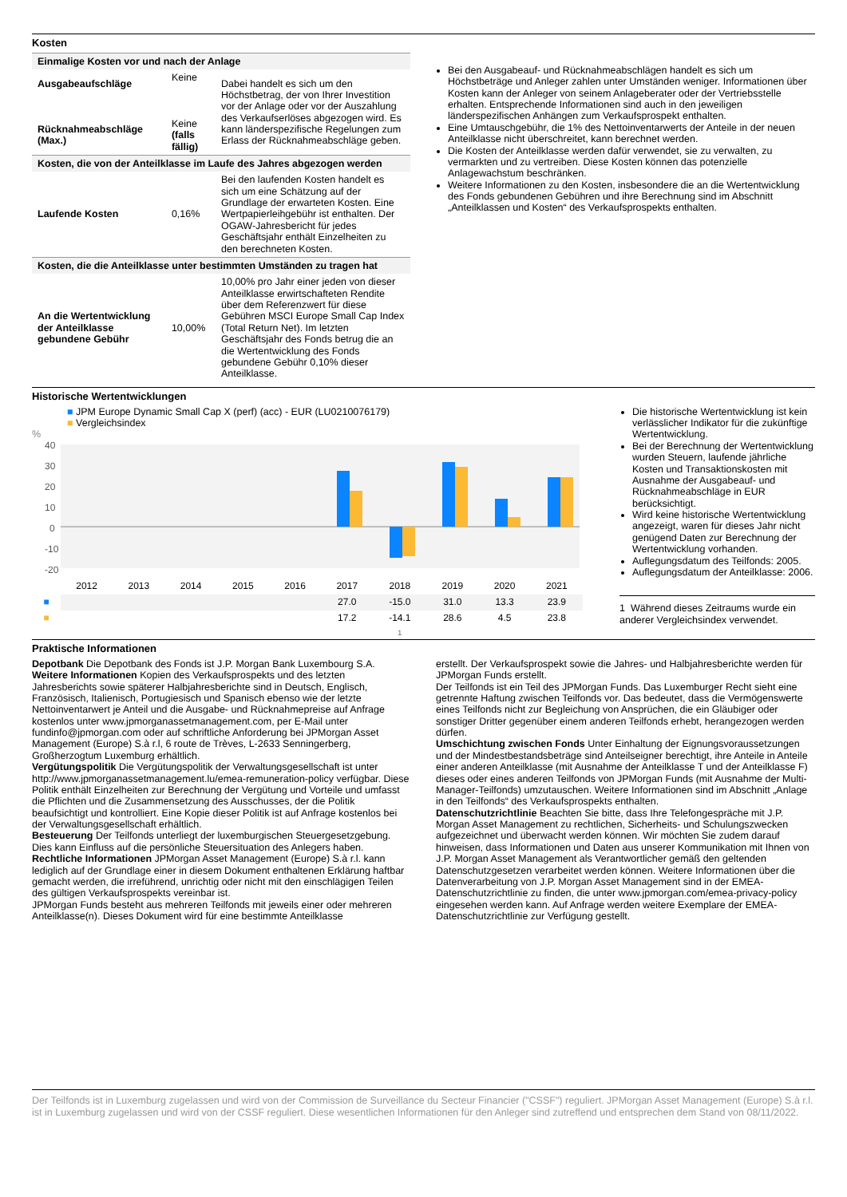Kosten
| Einmalige Kosten vor und nach der Anlage | | |
| --- | --- | --- |
| Ausgabeaufschläge Rücknahmeabschläge (Max.) | Keine Keine (falls fällig) | Dabei handelt es sich um den Höchstbetrag, der von Ihrer Investition vor der Anlage oder vor der Auszahlung des Verkaufserlöses abgezogen wird. Es kann länderspezifische Regelungen zum Erlass der Rücknahmeabschläge geben. |
| Kosten, die von der Anteilklasse im Laufe des Jahres abgezogen werden | | |
| Laufende Kosten | 0,16% | Bei den laufenden Kosten handelt es sich um eine Schätzung auf der Grundlage der erwarteten Kosten. Eine Wertpapierleihgebühr ist enthalten. Der OGAW-Jahresbericht für jedes Geschäftsjahr enthält Einzelheiten zu den berechneten Kosten. |
| Kosten, die die Anteilklasse unter bestimmten Umständen zu tragen hat | | |
| An die Wertentwicklung der Anteilklasse gebundene Gebühr | 10,00% | 10,00% pro Jahr einer jeden von dieser Anteilklasse erwirtschafteten Rendite über dem Referenzwert für diese Gebühren MSCI Europe Small Cap Index (Total Return Net). Im letzten Geschäftsjahr des Fonds betrug die an die Wertentwicklung des Fonds gebundene Gebühr 0,10% dieser Anteilklasse. |
Bei den Ausgabeauf- und Rücknahmeabschlägen handelt es sich um Höchstbeträge und Anleger zahlen unter Umständen weniger. Informationen über Kosten kann der Anleger von seinem Anlageberater oder der Vertriebsstelle erhalten. Entsprechende Informationen sind auch in den jeweiligen länderspezifischen Anhängen zum Verkaufsprospekt enthalten.
Eine Umtauschgebühr, die 1% des Nettoinventarwerts der Anteile in der neuen Anteilklasse nicht überschreitet, kann berechnet werden.
Die Kosten der Anteilklasse werden dafür verwendet, sie zu verwalten, zu vermarkten und zu vertreiben. Diese Kosten können das potenzielle Anlagewachstum beschränken.
Weitere Informationen zu den Kosten, insbesondere die an die Wertentwicklung des Fonds gebundenen Gebühren und ihre Berechnung sind im Abschnitt „Anteilklassen und Kosten“ des Verkaufsprospekts enthalten.
Historische Wertentwicklungen
■ JPM Europe Dynamic Small Cap X (perf) (acc) - EUR (LU0210076179)
■ Vergleichsindex
%
40
30
20
10
0
-10
-20
| | 2012 | 2013 | 2014 | 2015 | 2016 | 2017 | 2018 | 2019 | 2020 | 2021 |
| ■ | | | | | | 27.0 | -15.0 | 31.0 | 13.3 | 23.9 |
| ■ | | | | | | 17.2 | -14.1 | 28.6 | 4.5 | 23.8 |
| | | | | | | 1 | | | | |
Die historische Wertentwicklung ist kein verlässlicher Indikator für die zukünftige Wertentwicklung.
Bei der Berechnung der Wertentwicklung wurden Steuern, laufende jährliche Kosten und Transaktionskosten mit Ausnahme der Ausgabeauf- und Rücknahmeabschläge in EUR berücksichtigt.
Wird keine historische Wertentwicklung angezeigt, waren für dieses Jahr nicht genügend Daten zur Berechnung der Wertentwicklung vorhanden.
Auflegungsdatum des Teilfonds: 2005.
Auflegungsdatum der Anteilklasse: 2006.
1 Während dieses Zeitraums wurde ein anderer Vergleichsindex verwendet.
Praktische Informationen
Depotbank Die Depotbank des Fonds ist J.P. Morgan Bank Luxembourg S.A.
Weitere Informationen Kopien des Verkaufsprospekts und des letzten Jahresberichts sowie späterer Halbjahresberichte sind in Deutsch, Englisch, Französisch, Italienisch, Portugiesisch und Spanisch ebenso wie der letzte Nettoinventarwert je Anteil und die Ausgabe- und Rücknahmepreise auf Anfrage kostenlos unter www.jpmorganassetmanagement.com, per E-Mail unter fundinfo@jpmorgan.com oder auf schriftliche Anforderung bei JPMorgan Asset Management (Europe) S.à r.l, 6 route de Trèves, L-2633 Senningerberg, Großherzogtum Luxemburg erhältlich.
Vergütungspolitik Die Vergütungspolitik der Verwaltungsgesellschaft ist unter http://www.jpmorganassetmanagement.lu/emea-remuneration-policy verfügbar. Diese Politik enthält Einzelheiten zur Berechnung der Vergütung und Vorteile und umfasst die Pflichten und die Zusammensetzung des Ausschusses, der die Politik beaufsichtigt und kontrolliert. Eine Kopie dieser Politik ist auf Anfrage kostenlos bei der Verwaltungsgesellschaft erhältlich.
Besteuerung Der Teilfonds unterliegt der luxemburgischen Steuergesetzgebung. Dies kann Einfluss auf die persönliche Steuersituation des Anlegers haben.
Rechtliche Informationen JPMorgan Asset Management (Europe) S.à r.l. kann lediglich auf der Grundlage einer in diesem Dokument enthaltenen Erklärung haftbar gemacht werden, die irreführend, unrichtig oder nicht mit den einschlägigen Teilen des gültigen Verkaufsprospekts vereinbar ist.
JPMorgan Funds besteht aus mehreren Teilfonds mit jeweils einer oder mehreren Anteilklasse(n). Dieses Dokument wird für eine bestimmte Anteilklasse
erstellt. Der Verkaufsprospekt sowie die Jahres- und Halbjahresberichte werden für JPMorgan Funds erstellt.
Der Teilfonds ist ein Teil des JPMorgan Funds. Das Luxemburger Recht sieht eine getrennte Haftung zwischen Teilfonds vor. Das bedeutet, dass die Vermögenswerte eines Teilfonds nicht zur Begleichung von Ansprüchen, die ein Gläubiger oder sonstiger Dritter gegenüber einem anderen Teilfonds erhebt, herangezogen werden dürfen.
Umschichtung zwischen Fonds Unter Einhaltung der Eignungsvoraussetzungen und der Mindestbestandsbeträge sind Anteilseigner berechtigt, ihre Anteile in Anteile einer anderen Anteilklasse (mit Ausnahme der Anteilklasse T und der Anteilklasse F) dieses oder eines anderen Teilfonds von JPMorgan Funds (mit Ausnahme der Multi-Manager-Teilfonds) umzutauschen. Weitere Informationen sind im Abschnitt „Anlage in den Teilfonds“ des Verkaufsprospekts enthalten.
Datenschutzrichtlinie Beachten Sie bitte, dass Ihre Telefongespräche mit J.P. Morgan Asset Management zu rechtlichen, Sicherheits- und Schulungszwecken aufgezeichnet und überwacht werden können. Wir möchten Sie zudem darauf hinweisen, dass Informationen und Daten aus unserer Kommunikation mit Ihnen von J.P. Morgan Asset Management als Verantwortlicher gemäß den geltenden Datenschutzgesetzen verarbeitet werden können. Weitere Informationen über die Datenverarbeitung von J.P. Morgan Asset Management sind in der EMEA-Datenschutzrichtlinie zu finden, die unter www.jpmorgan.com/emea-privacy-policy eingesehen werden kann. Auf Anfrage werden weitere Exemplare der EMEA-Datenschutzrichtlinie zur Verfügung gestellt.
Der Teilfonds ist in Luxemburg zugelassen und wird von der Commission de Surveillance du Secteur Financier ("CSSF") reguliert. JPMorgan Asset Management (Europe) S.à r.l. ist in Luxemburg zugelassen und wird von der CSSF reguliert. Diese wesentlichen Informationen für den Anleger sind zutreffend und entsprechen dem Stand von 08/11/2022.